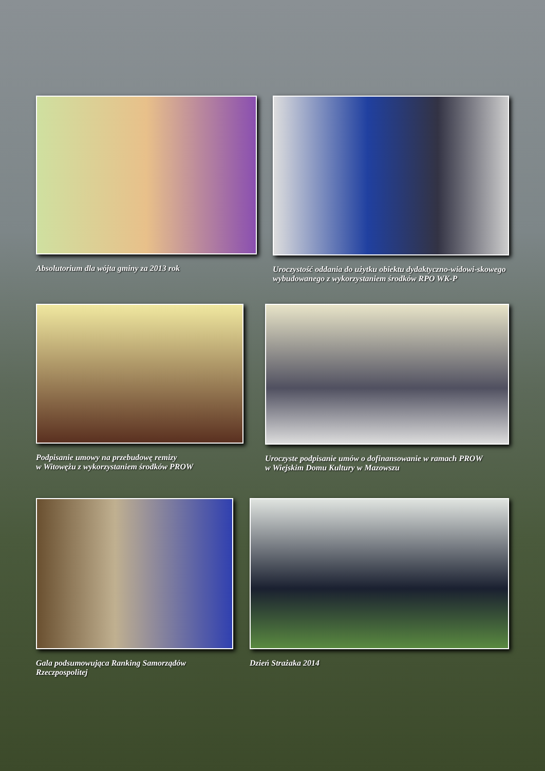Absolutorium dla wójta gminy za 2013 rok Uroczystość oddania do użytku obiektu dydaktyczno-widowi-skowego wybudowanego z wykorzystaniem środków RPO WK-P
Podpisanie umowy na przebudowę remizy
w Witowężu z wykorzystaniem środków PROW
Uroczyste podpisanie umów o dofinansowanie w ramach PROW
w Wiejskim Domu Kultury w Mazowszu
Gala podsumowująca Ranking Samorządów
Rzeczpospolitej
Dzień Strażaka 2014